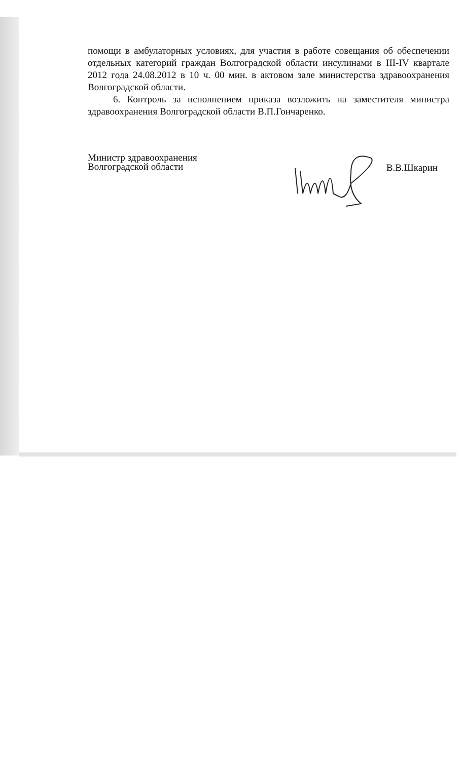помощи в амбулаторных условиях, для участия в работе совещания об обеспечении отдельных категорий граждан Волгоградской области инсулинами в III-IV квартале 2012 года 24.08.2012 в 10 ч. 00 мин. в актовом зале министерства здравоохранения Волгоградской области.
6. Контроль за исполнением приказа возложить на заместителя министра здравоохранения Волгоградской области В.П.Гончаренко.
Министр здравоохранения
Волгоградской области
В.В.Шкарин